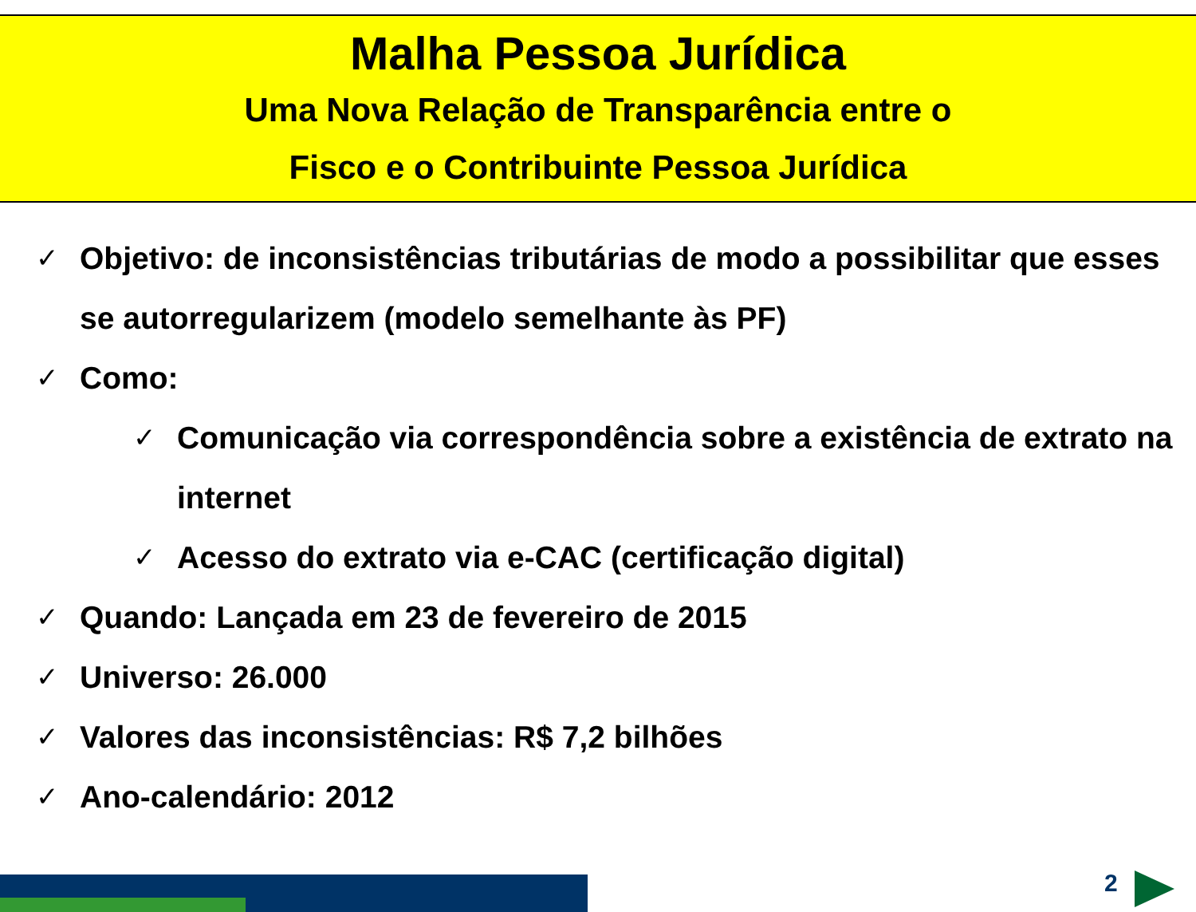Malha Pessoa Jurídica
Uma Nova Relação de Transparência entre o
Fisco e o Contribuinte Pessoa Jurídica
✓ Objetivo: de inconsistências tributárias de modo a possibilitar que esses se autorregularizem (modelo semelhante às PF)
✓ Como:
✓ Comunicação via correspondência sobre a existência de extrato na internet
✓ Acesso do extrato via e-CAC (certificação digital)
✓ Quando: Lançada em 23 de fevereiro de 2015
✓ Universo: 26.000
✓ Valores das inconsistências: R$ 7,2 bilhões
✓ Ano-calendário: 2012
2